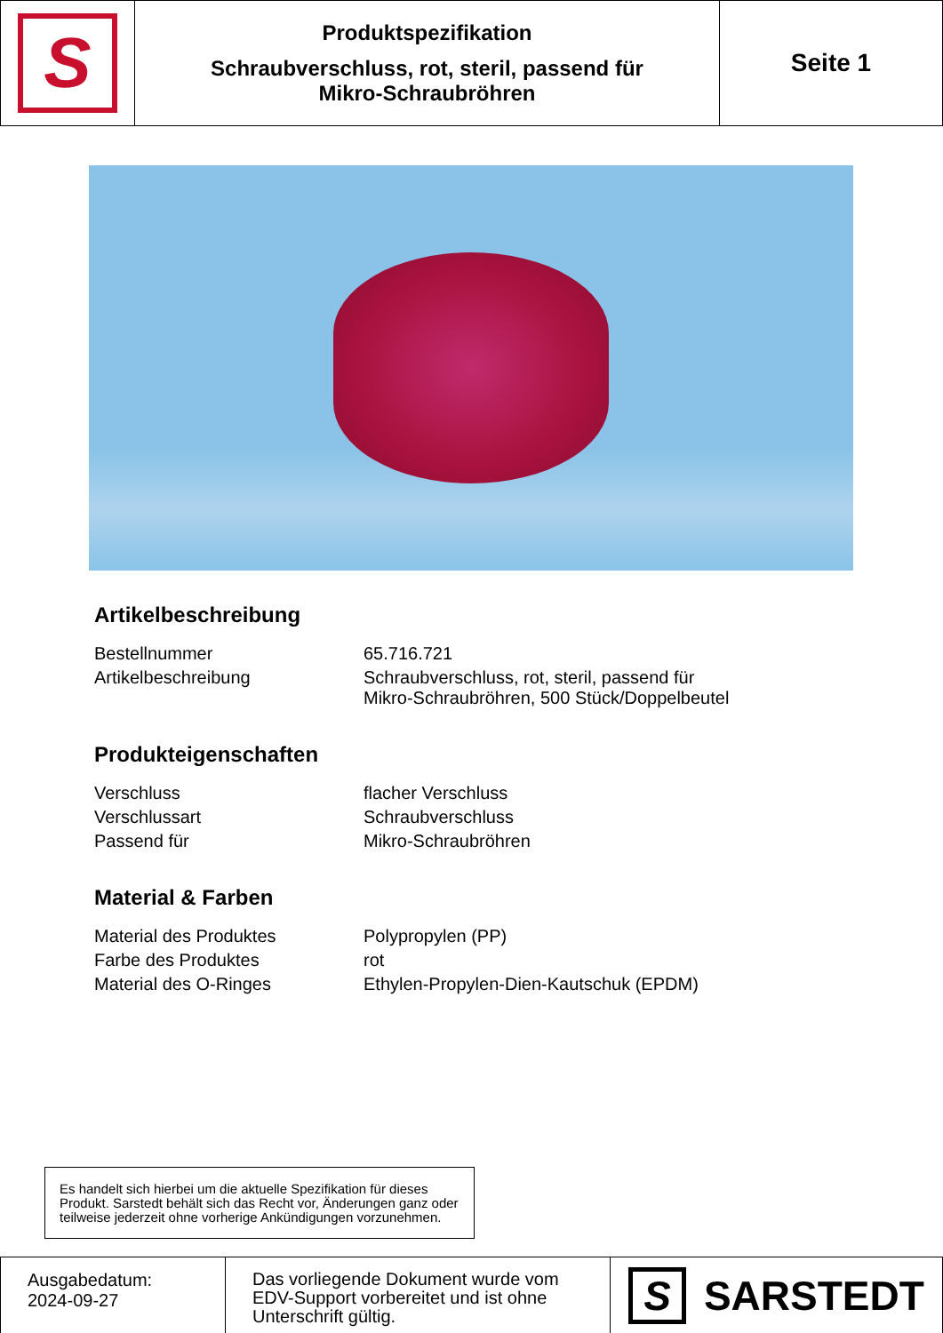S
Produktspezifikation
Schraubverschluss, rot, steril, passend für
Mikro-Schraubröhren
Seite 1
Artikelbeschreibung
| Bestellnummer | 65.716.721 |
| Artikelbeschreibung | Schraubverschluss, rot, steril, passend für Mikro-Schraubröhren, 500 Stück/Doppelbeutel |
Produkteigenschaften
| Verschluss | flacher Verschluss |
| Verschlussart | Schraubverschluss |
| Passend für | Mikro-Schraubröhren |
Material & Farben
| Material des Produktes | Polypropylen (PP) |
| Farbe des Produktes | rot |
| Material des O-Ringes | Ethylen-Propylen-Dien-Kautschuk (EPDM) |
Es handelt sich hierbei um die aktuelle Spezifikation für dieses Produkt. Sarstedt behält sich das Recht vor, Änderungen ganz oder teilweise jederzeit ohne vorherige Ankündigungen vorzunehmen.
Ausgabedatum:
2024-09-27
Das vorliegende Dokument wurde vom EDV-Support vorbereitet und ist ohne Unterschrift gültig.
S SARSTEDT